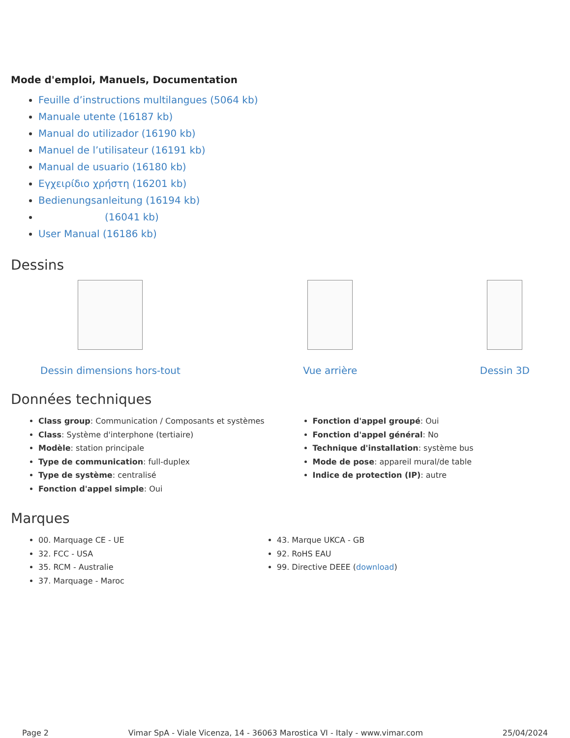Mode d'emploi, Manuels, Documentation
Feuille d’instructions multilangues (5064 kb)
Manuale utente (16187 kb)
Manual do utilizador (16190 kb)
Manuel de l’utilisateur (16191 kb)
Manual de usuario (16180 kb)
Εγχειρίδιο χρήστη (16201 kb)
Bedienungsanleitung (16194 kb)
(16041 kb)
User Manual (16186 kb)
Dessins
Dessin dimensions hors-tout Vue arrière Dessin 3D
Données techniques
Class group: Communication / Composants et systèmes
Class: Système d'interphone (tertiaire)
Modèle: station principale
Type de communication: full-duplex
Type de système: centralisé
Fonction d'appel simple: Oui
Fonction d'appel groupé: Oui
Fonction d'appel général: No
Technique d'installation: système bus
Mode de pose: appareil mural/de table
Indice de protection (IP): autre
Marques
00. Marquage CE - UE
32. FCC - USA
35. RCM - Australie
37. Marquage - Maroc
43. Marque UKCA - GB
92. RoHS EAU
99. Directive DEEE (download)
Page 2 Vimar SpA - Viale Vicenza, 14 - 36063 Marostica VI - Italy - www.vimar.com 25/04/2024